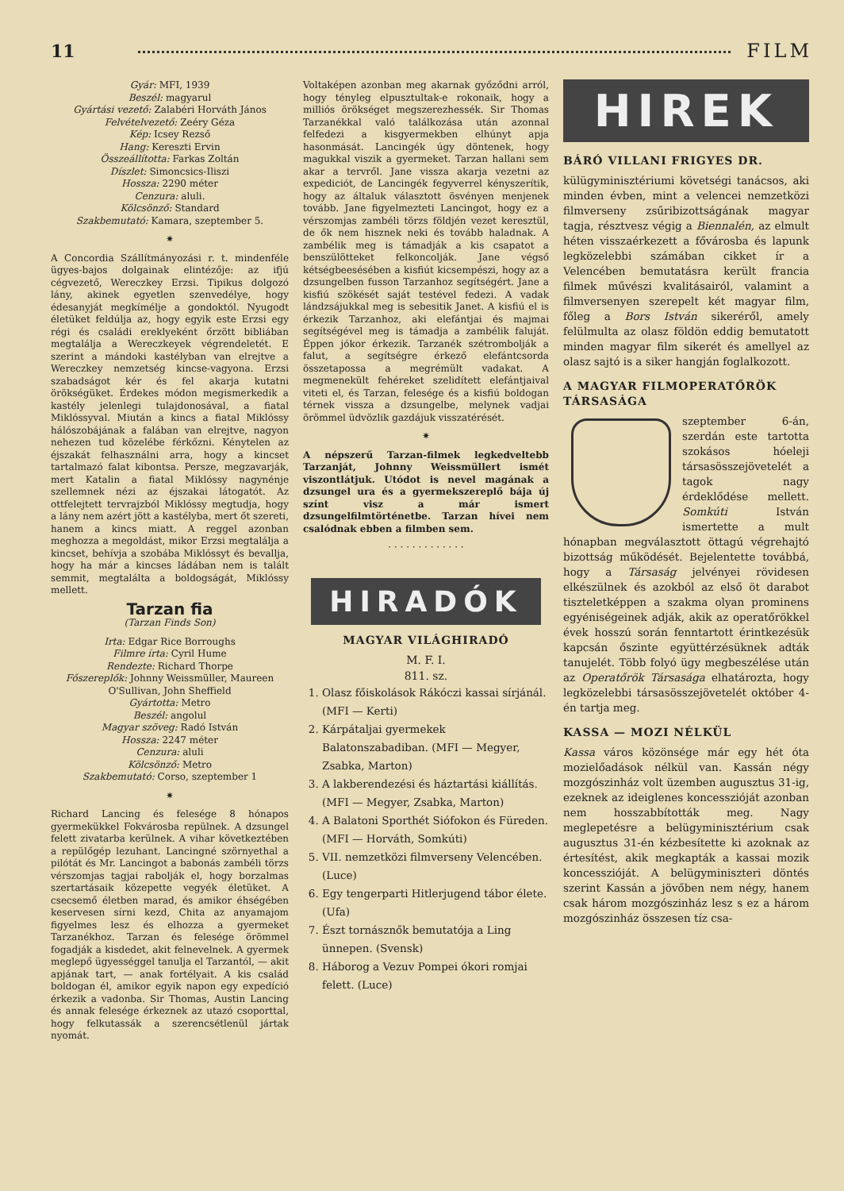11 FILM
Gyár: MFI, 1939
Beszél: magyarul
Gyártási vezető: Zalabéri Horváth János
Felvételvezető: Zeéry Géza
Kép: Icsey Rezső
Hang: Kereszti Ervin
Összeállította: Farkas Zoltán
Díszlet: Simoncsics-Iliszi
Hossza: 2290 méter
Cenzura: aluli.
Kölcsönző: Standard
Szakbemutató: Kamara, szeptember 5.
✷
A Concordia Szállítmányozási r. t. mindenféle ügyes-bajos dolgainak elintézője: az ifjú cégvezető, Wereczkey Erzsi. Tipikus dolgozó lány, akinek egyetlen szenvedélye, hogy édesanyját megkímélje a gondoktól. Nyugodt életüket feldúlja az, hogy egyik este Erzsi egy régi és családi ereklyeként őrzött bibliában megtalálja a Wereczkeyek végrendeletét. E szerint a mándoki kastélyban van elrejtve a Wereczkey nemzetség kincse-vagyona. Erzsi szabadságot kér és fel akarja kutatni örökségüket. Érdekes módon megismerkedik a kastély jelenlegi tulajdonosával, a fiatal Miklóssyval. Miután a kincs a fiatal Miklóssy hálószobájának a falában van elrejtve, nagyon nehezen tud közelébe férkőzni. Kénytelen az éjszakát felhasználni arra, hogy a kincset tartalmazó falat kibontsa. Persze, megzavarják, mert Katalin a fiatal Miklóssy nagynénje szellemnek nézi az éjszakai látogatót. Az ottfelejtett tervrajzból Miklóssy megtudja, hogy a lány nem azért jött a kastélyba, mert őt szereti, hanem a kincs miatt. A reggel azonban meghozza a megoldást, mikor Erzsi megtalálja a kincset, behívja a szobába Miklóssyt és bevallja, hogy ha már a kincses ládában nem is talált semmit, megtalálta a boldogságát, Miklóssy mellett.
Tarzan fia
(Tarzan Finds Son)
Irta: Edgar Rice Borroughs
Filmre írta: Cyril Hume
Rendezte: Richard Thorpe
Főszereplők: Johnny Weissmüller, Maureen O'Sullivan, John Sheffield
Gyártotta: Metro
Beszél: angolul
Magyar szöveg: Radó István
Hossza: 2247 méter
Cenzura: aluli
Kölcsönző: Metro
Szakbemutató: Corso, szeptember 1
✷
Richard Lancing és felesége 8 hónapos gyermekükkel Fokvárosba repülnek. A dzsungel felett zivatarba kerülnek. A vihar következtében a repülőgép lezuhant. Lancingné szörnyethal a pilótát és Mr. Lancingot a babonás zambéli törzs vérszomjas tagjai rabolják el, hogy borzalmas szertartásaik közepette vegyék életüket. A csecsemő életben marad, és amikor éhségében keservesen sírni kezd, Chita az anyamajom figyelmes lesz és elhozza a gyermeket Tarzanékhoz. Tarzan és felesége örömmel fogadják a kisdedet, akit felnevelnek. A gyermek meglepő ügyességgel tanulja el Tarzantól, — akit apjának tart, — anak fortélyait. A kis család boldogan él, amikor egyik napon egy expedíció érkezik a vadonba. Sir Thomas, Austin Lancing és annak felesége érkeznek az utazó csoporttal, hogy felkutassák a szerencsétlenül jártak nyomát.
Voltaképen azonban meg akarnak győződni arról, hogy tényleg elpusztultak-e rokonaik, hogy a milliós örökséget megszerezhessék. Sir Thomas Tarzanékkal való találkozása után azonnal felfedezi a kisgyermekben elhúnyt apja hasonmását. Lancingék úgy döntenek, hogy magukkal viszik a gyermeket. Tarzan hallani sem akar a tervről. Jane vissza akarja vezetni az expediciót, de Lancingék fegyverrel kényszerítik, hogy az általuk választott ösvényen menjenek tovább. Jane figyelmezteti Lancingot, hogy ez a vérszomjas zambéli törzs földjén vezet keresztül, de ők nem hisznek neki és tovább haladnak. A zambélik meg is támadják a kis csapatot a benszülötteket felkoncolják. Jane végső kétségbeesésében a kisfiút kicsempészi, hogy az a dzsungelben fusson Tarzanhoz segítségért. Jane a kisfiú szökését saját testével fedezi. A vadak lándzsájukkal meg is sebesitik Janet. A kisfiú el is érkezik Tarzanhoz, aki elefántjai és majmai segítségével meg is támadja a zambélik faluját. Éppen jókor érkezik. Tarzanék szétrombolják a falut, a segítségre érkező elefántcsorda összetapossa a megrémült vadakat. A megmenekült fehéreket szelidített elefántjaival viteti el, és Tarzan, felesége és a kisfiú boldogan térnek vissza a dzsungelbe, melynek vadjai örömmel üdvözlik gazdájuk visszatérését.
✷
A népszerű Tarzan-filmek legkedveltebb Tarzanját, Johnny Weissmüllert ismét viszontlátjuk. Utódot is nevel magának a dzsungel ura és a gyermekszereplő bája új színt visz a már ismert dzsungelfilmtörténetbe. Tarzan hívei nem csalódnak ebben a filmben sem.
· · · · · · · · · · · · ·
HIRADÓK
MAGYAR VILÁGHIRADÓ
M. F. I.
811. sz.
1. Olasz főiskolások Rákóczi kassai sírjánál. (MFI — Kerti)
2. Kárpátaljai gyermekek Balatonszabadiban. (MFI — Megyer, Zsabka, Marton)
3. A lakberendezési és háztartási kiállítás. (MFI — Megyer, Zsabka, Marton)
4. A Balatoni Sporthét Siófokon és Füreden. (MFI — Horváth, Somkúti)
5. VII. nemzetközi filmverseny Velencében. (Luce)
6. Egy tengerparti Hitlerjugend tábor élete. (Ufa)
7. Észt tornásznők bemutatója a Ling ünnepen. (Svensk)
8. Háborog a Vezuv Pompei ókori romjai felett. (Luce)
HIREK
BÁRÓ VILLANI FRIGYES DR.
külügyminisztériumi követségi tanácsos, aki minden évben, mint a velencei nemzetközi filmverseny zsűribizottságának magyar tagja, résztvesz végig a Biennalén, az elmult héten visszaérkezett a fővárosba és lapunk legközelebbi számában cikket ír a Velencében bemutatásra került francia filmek művészi kvalitásairól, valamint a filmversenyen szerepelt két magyar film, főleg a Bors István sikeréről, amely felülmulta az olasz földön eddig bemutatott minden magyar film sikerét és amellyel az olasz sajtó is a siker hangján foglalkozott.
A MAGYAR FILMOPERATŐRÖK TÁRSASÁGA
szeptember 6-án, szerdán este tartotta szokásos hóeleji társasösszejövetelét a tagok nagy érdeklődése mellett. Somkúti István ismertette a mult hónapban megválasztott öttagú végrehajtó bizottság működését. Bejelentette továbbá, hogy a Társaság jelvényei rövidesen elkészülnek és azokból az első öt darabot tiszteletképpen a szakma olyan prominens egyéniségeinek adják, akik az operatőrökkel évek hosszú során fenntartott érintkezésük kapcsán őszinte együttérzésüknek adták tanujelét. Több folyó ügy megbeszélése után az Operatőrök Társasága elhatározta, hogy legközelebbi társasösszejövetelét október 4-én tartja meg.
KASSA — MOZI NÉLKÜL
Kassa város közönsége már egy hét óta mozielőadások nélkül van. Kassán négy mozgószinház volt üzemben augusztus 31-ig, ezeknek az ideiglenes koncesszióját azonban nem hosszabbították meg. Nagy meglepetésre a belügyminisztérium csak augusztus 31-én kézbesítette ki azoknak az értesítést, akik megkapták a kassai mozik koncesszióját. A belügyminiszteri döntés szerint Kassán a jövőben nem négy, hanem csak három mozgószinház lesz s ez a három mozgószinház összesen tíz csa-